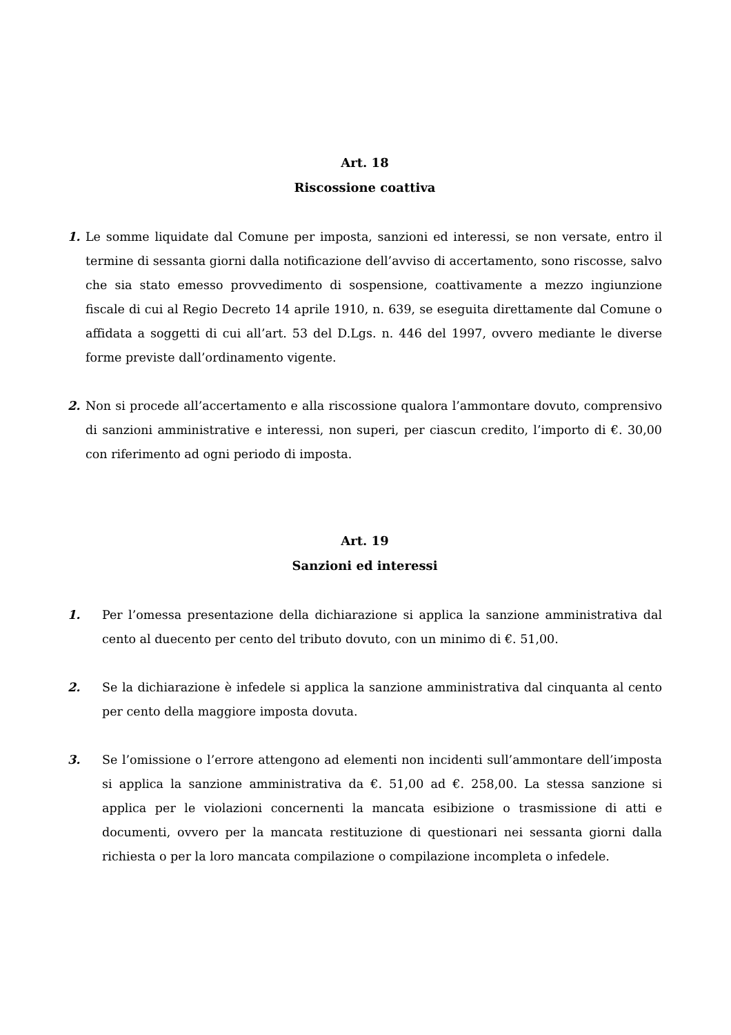Art. 18
Riscossione coattiva
1. Le somme liquidate dal Comune per imposta, sanzioni ed interessi, se non versate, entro il termine di sessanta giorni dalla notificazione dell’avviso di accertamento, sono riscosse, salvo che sia stato emesso provvedimento di sospensione, coattivamente a mezzo ingiunzione fiscale di cui al Regio Decreto 14 aprile 1910, n. 639, se eseguita direttamente dal Comune o affidata a soggetti di cui all’art. 53 del D.Lgs. n. 446 del 1997, ovvero mediante le diverse forme previste dall’ordinamento vigente.
2. Non si procede all’accertamento e alla riscossione qualora l’ammontare dovuto, comprensivo di sanzioni amministrative e interessi, non superi, per ciascun credito, l’importo di €. 30,00 con riferimento ad ogni periodo di imposta.
Art. 19
Sanzioni ed interessi
1. Per l’omessa presentazione della dichiarazione si applica la sanzione amministrativa dal cento al duecento per cento del tributo dovuto, con un minimo di €. 51,00.
2. Se la dichiarazione è infedele si applica la sanzione amministrativa dal cinquanta al cento per cento della maggiore imposta dovuta.
3. Se l’omissione o l’errore attengono ad elementi non incidenti sull’ammontare dell’imposta si applica la sanzione amministrativa da €. 51,00 ad €. 258,00. La stessa sanzione si applica per le violazioni concernenti la mancata esibizione o trasmissione di atti e documenti, ovvero per la mancata restituzione di questionari nei sessanta giorni dalla richiesta o per la loro mancata compilazione o compilazione incompleta o infedele.